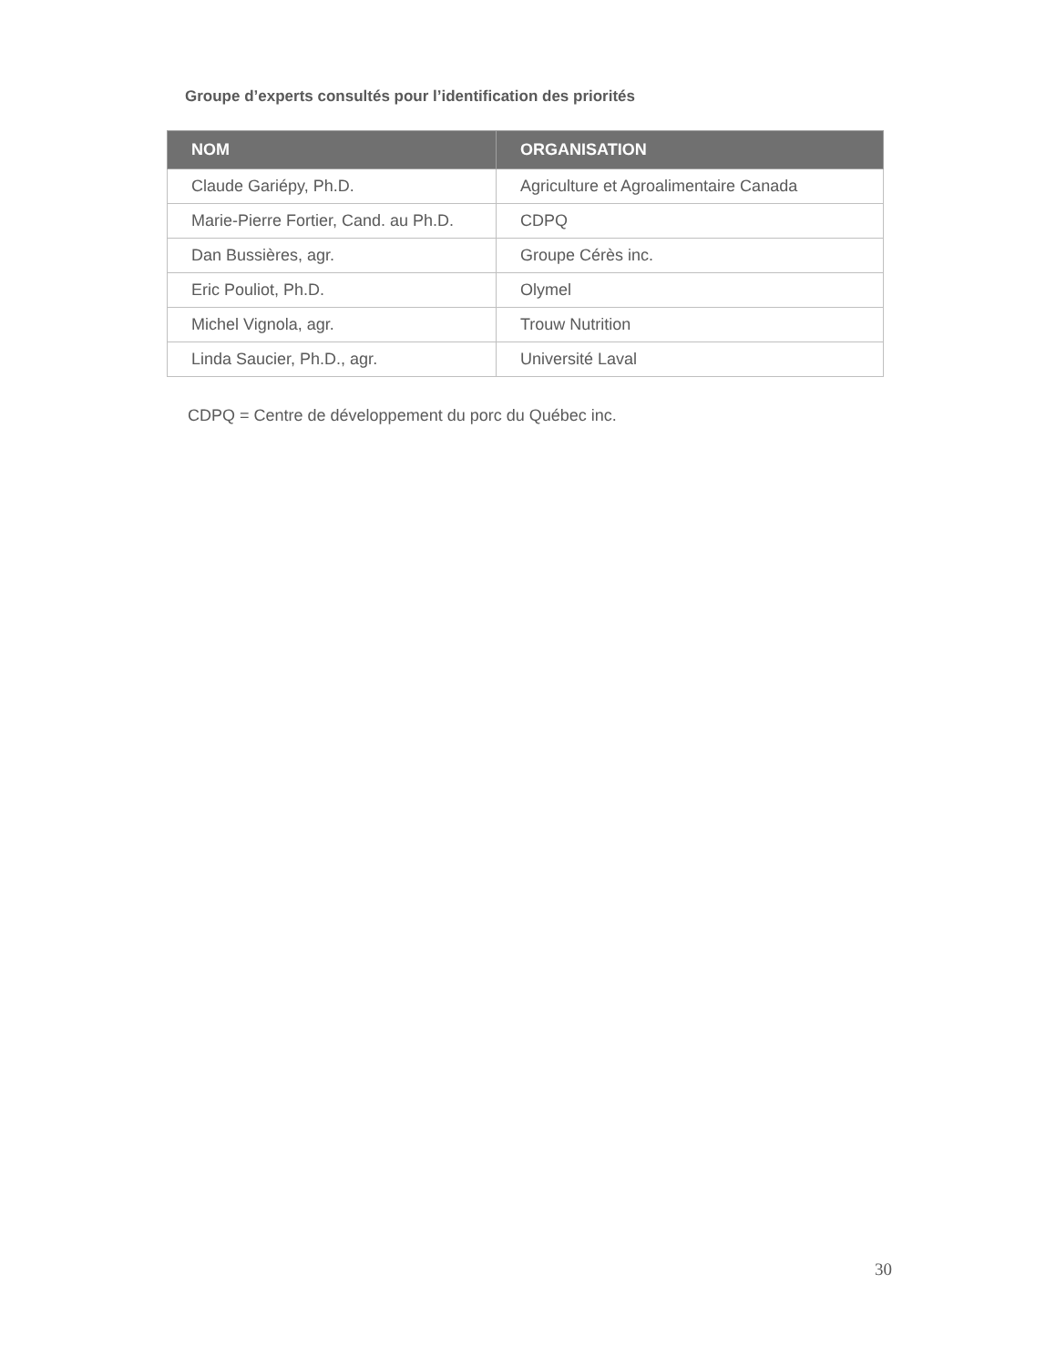Groupe d’experts consultés pour l’identification des priorités
| NOM | ORGANISATION |
| --- | --- |
| Claude Gariépy, Ph.D. | Agriculture et Agroalimentaire Canada |
| Marie-Pierre Fortier, Cand. au Ph.D. | CDPQ |
| Dan Bussières, agr. | Groupe Cérès inc. |
| Eric Pouliot, Ph.D. | Olymel |
| Michel Vignola, agr. | Trouw Nutrition |
| Linda Saucier, Ph.D., agr. | Université Laval |
CDPQ = Centre de développement du porc du Québec inc.
30